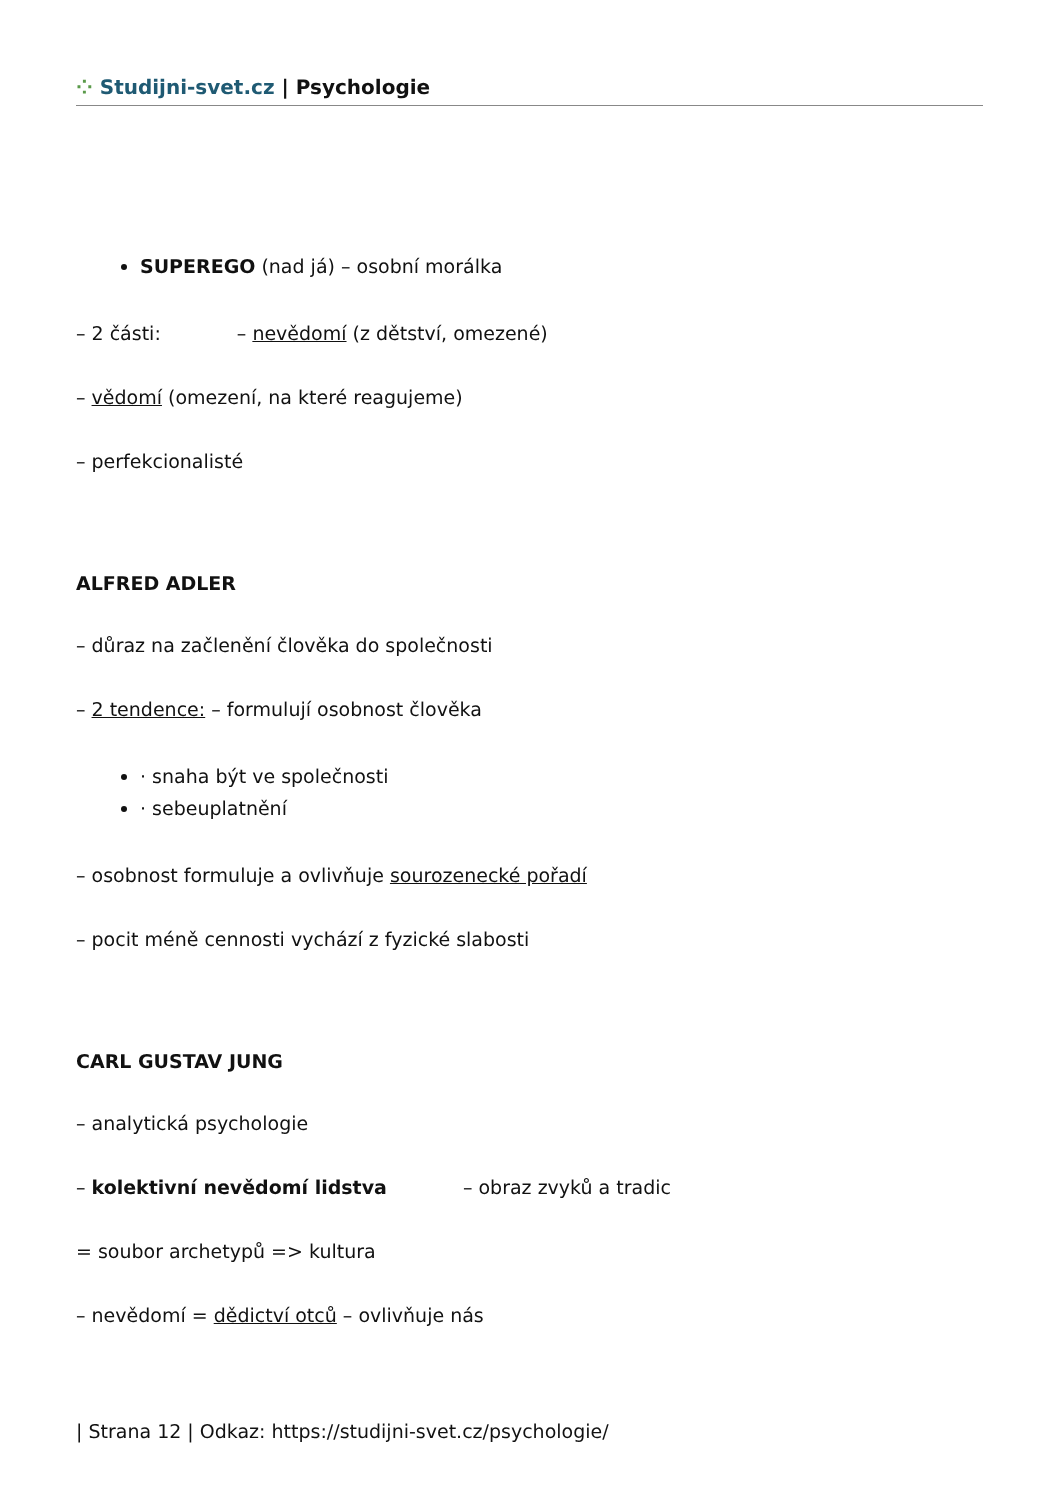⁘ Studijni-svet.cz | Psychologie
SUPEREGO (nad já) – osobní morálka
– 2 části: – nevědomí (z dětství, omezené)
– vědomí (omezení, na které reagujeme)
– perfekcionalisté
ALFRED ADLER
– důraz na začlenění člověka do společnosti
– 2 tendence: – formulují osobnost člověka
· snaha být ve společnosti
· sebeuplatnění
– osobnost formuluje a ovlivňuje sourozenecké pořadí
– pocit méně cennosti vychází z fyzické slabosti
CARL GUSTAV JUNG
– analytická psychologie
– kolektivní nevědomí lidstva – obraz zvyků a tradic
= soubor archetypů => kultura
– nevědomí = dědictví otců – ovlivňuje nás
| Strana 12 | Odkaz: https://studijni-svet.cz/psychologie/